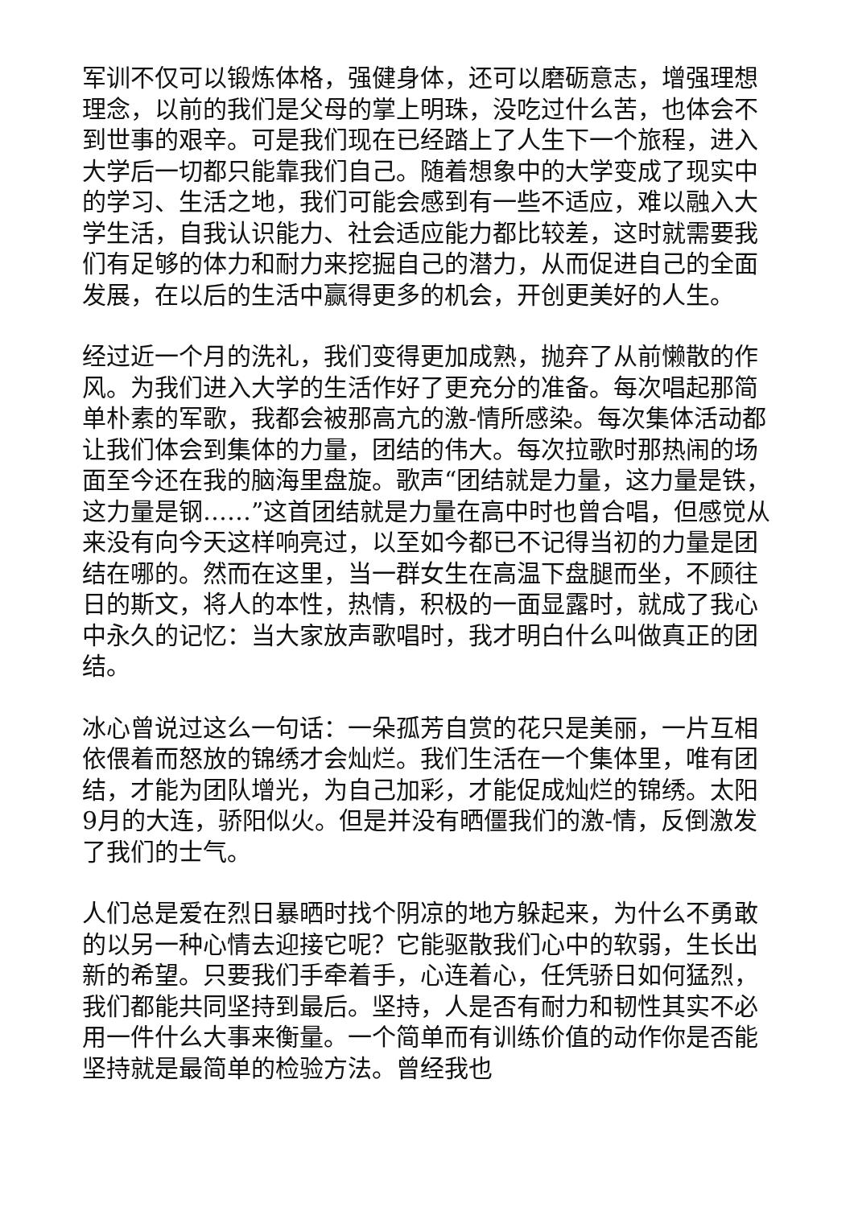军训不仅可以锻炼体格，强健身体，还可以磨砺意志，增强理想理念，以前的我们是父母的掌上明珠，没吃过什么苦，也体会不到世事的艰辛。可是我们现在已经踏上了人生下一个旅程，进入大学后一切都只能靠我们自己。随着想象中的大学变成了现实中的学习、生活之地，我们可能会感到有一些不适应，难以融入大学生活，自我认识能力、社会适应能力都比较差，这时就需要我们有足够的体力和耐力来挖掘自己的潜力，从而促进自己的全面发展，在以后的生活中赢得更多的机会，开创更美好的人生。
经过近一个月的洗礼，我们变得更加成熟，抛弃了从前懒散的作风。为我们进入大学的生活作好了更充分的准备。每次唱起那简单朴素的军歌，我都会被那高亢的激-情所感染。每次集体活动都让我们体会到集体的力量，团结的伟大。每次拉歌时那热闹的场面至今还在我的脑海里盘旋。歌声“团结就是力量，这力量是铁，这力量是钢……”这首团结就是力量在高中时也曾合唱，但感觉从来没有向今天这样响亮过，以至如今都已不记得当初的力量是团结在哪的。然而在这里，当一群女生在高温下盘腿而坐，不顾往日的斯文，将人的本性，热情，积极的一面显露时，就成了我心中永久的记忆：当大家放声歌唱时，我才明白什么叫做真正的团结。
冰心曾说过这么一句话：一朵孤芳自赏的花只是美丽，一片互相依偎着而怒放的锦绣才会灿烂。我们生活在一个集体里，唯有团结，才能为团队增光，为自己加彩，才能促成灿烂的锦绣。太阳9月的大连，骄阳似火。但是并没有晒僵我们的激-情，反倒激发了我们的士气。
人们总是爱在烈日暴晒时找个阴凉的地方躲起来，为什么不勇敢的以另一种心情去迎接它呢？它能驱散我们心中的软弱，生长出新的希望。只要我们手牵着手，心连着心，任凭骄日如何猛烈，我们都能共同坚持到最后。坚持，人是否有耐力和韧性其实不必用一件什么大事来衡量。一个简单而有训练价值的动作你是否能坚持就是最简单的检验方法。曾经我也